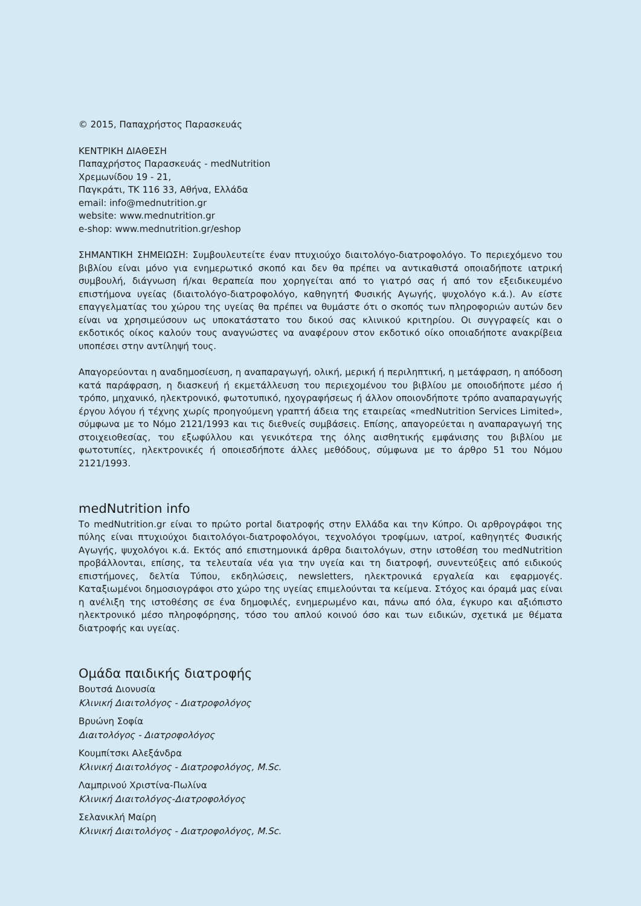© 2015, Παπαχρήστος Παρασκευάς
ΚΕΝΤΡΙΚΗ ΔΙΑΘΕΣΗ
Παπαχρήστος Παρασκευάς - medNutrition
Χρεμωνίδου 19 - 21,
Παγκράτι, ΤΚ 116 33, Αθήνα, Ελλάδα
email: info@mednutrition.gr
website: www.mednutrition.gr
e-shop: www.mednutrition.gr/eshop
ΣΗΜΑΝΤΙΚΗ ΣΗΜΕΙΩΣΗ: Συμβουλευτείτε έναν πτυχιούχο διαιτολόγο-διατροφολόγο. Το περιεχόμενο του βιβλίου είναι μόνο για ενημερωτικό σκοπό και δεν θα πρέπει να αντικαθιστά οποιαδήποτε ιατρική συμβουλή, διάγνωση ή/και θεραπεία που χορηγείται από το γιατρό σας ή από τον εξειδικευμένο επιστήμονα υγείας (διαιτολόγο-διατροφολόγο, καθηγητή Φυσικής Αγωγής, ψυχολόγο κ.ά.). Αν είστε επαγγελματίας του χώρου της υγείας θα πρέπει να θυμάστε ότι ο σκοπός των πληροφοριών αυτών δεν είναι να χρησιμεύσουν ως υποκατάστατο του δικού σας κλινικού κριτηρίου. Οι συγγραφείς και ο εκδοτικός οίκος καλούν τους αναγνώστες να αναφέρουν στον εκδοτικό οίκο οποιαδήποτε ανακρίβεια υποπέσει στην αντίληψή τους.
Απαγορεύονται η αναδημοσίευση, η αναπαραγωγή, ολική, μερική ή περιληπτική, η μετάφραση, η απόδοση κατά παράφραση, η διασκευή ή εκμετάλλευση του περιεχομένου του βιβλίου με οποιοδήποτε μέσο ή τρόπο, μηχανικό, ηλεκτρονικό, φωτοτυπικό, ηχογραφήσεως ή άλλον οποιονδήποτε τρόπο αναπαραγωγής έργου λόγου ή τέχνης χωρίς προηγούμενη γραπτή άδεια της εταιρείας «medNutrition Services Limited», σύμφωνα με το Νόμο 2121/1993 και τις διεθνείς συμβάσεις. Επίσης, απαγορεύεται η αναπαραγωγή της στοιχειοθεσίας, του εξωφύλλου και γενικότερα της όλης αισθητικής εμφάνισης του βιβλίου με φωτοτυπίες, ηλεκτρονικές ή οποιεσδήποτε άλλες μεθόδους, σύμφωνα με το άρθρο 51 του Νόμου 2121/1993.
medNutrition info
Το medNutrition.gr είναι το πρώτο portal διατροφής στην Ελλάδα και την Κύπρο. Οι αρθρογράφοι της πύλης είναι πτυχιούχοι διαιτολόγοι-διατροφολόγοι, τεχνολόγοι τροφίμων, ιατροί, καθηγητές Φυσικής Αγωγής, ψυχολόγοι κ.ά. Εκτός από επιστημονικά άρθρα διαιτολόγων, στην ιστοθέση του medNutrition προβάλλονται, επίσης, τα τελευταία νέα για την υγεία και τη διατροφή, συνεντεύξεις από ειδικούς επιστήμονες, δελτία Τύπου, εκδηλώσεις, newsletters, ηλεκτρονικά εργαλεία και εφαρμογές. Καταξιωμένοι δημοσιογράφοι στο χώρο της υγείας επιμελούνται τα κείμενα. Στόχος και όραμά μας είναι η ανέλιξη της ιστοθέσης σε ένα δημοφιλές, ενημερωμένο και, πάνω από όλα, έγκυρο και αξιόπιστο ηλεκτρονικό μέσο πληροφόρησης, τόσο του απλού κοινού όσο και των ειδικών, σχετικά με θέματα διατροφής και υγείας.
Ομάδα παιδικής διατροφής
Βουτσά Διονυσία
Κλινική Διαιτολόγος - Διατροφολόγος
Βρυώνη Σοφία
Διαιτολόγος - Διατροφολόγος
Κουμπίτσκι Αλεξάνδρα
Κλινική Διαιτολόγος - Διατροφολόγος, M.Sc.
Λαμπρινού Χριστίνα-Πωλίνα
Κλινική Διαιτολόγος-Διατροφολόγος
Σελανικλή Μαίρη
Κλινική Διαιτολόγος - Διατροφολόγος, M.Sc.